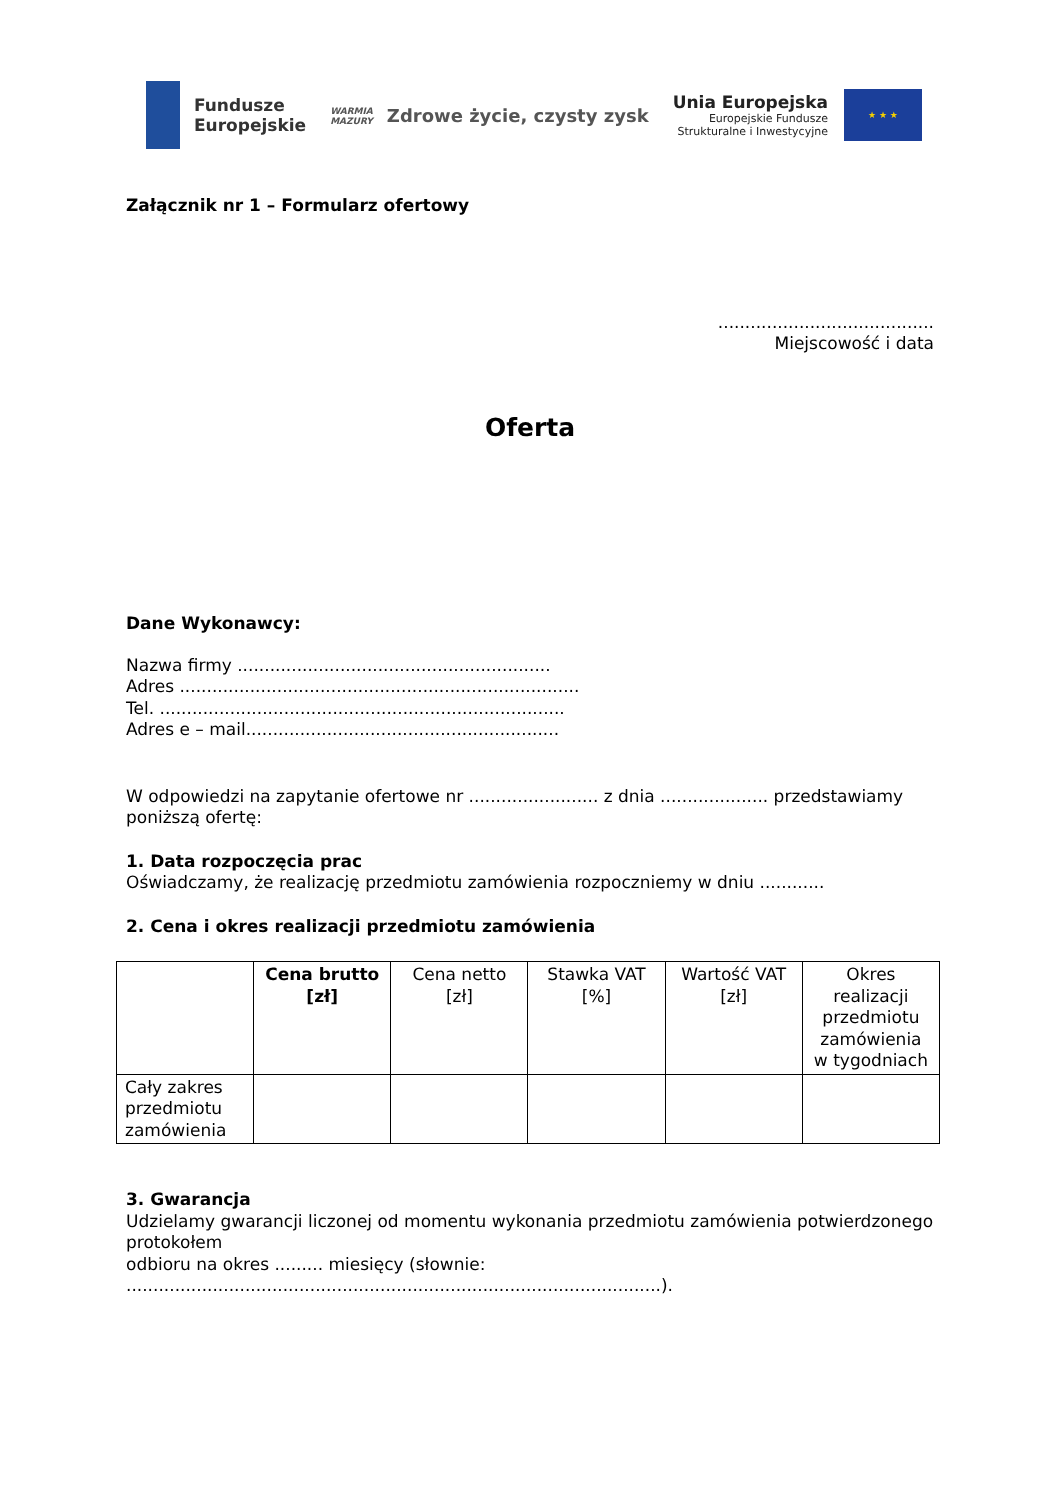Fundusze
Europejskie
WARMIA
MAZURY
Zdrowe życie, czysty zysk
Unia Europejska
Europejskie Fundusze
Strukturalne i Inwestycyjne
★ ★ ★
Załącznik nr 1 – Formularz ofertowy
........................................
Miejscowość i data
Oferta
Dane Wykonawcy:
Nazwa firmy ..........................................................
Adres ..........................................................................
Tel. ...........................................................................
Adres e – mail..........................................................
W odpowiedzi na zapytanie ofertowe nr ........................ z dnia .................... przedstawiamy poniższą ofertę:
1. Data rozpoczęcia prac
Oświadczamy, że realizację przedmiotu zamówienia rozpoczniemy w dniu ............
2. Cena i okres realizacji przedmiotu zamówienia
| | Cena brutto [zł] | Cena netto [zł] | Stawka VAT [%] | Wartość VAT [zł] | Okres realizacji przedmiotu zamówienia w tygodniach |
| --- | --- | --- | --- | --- | --- |
| Cały zakres przedmiotu zamówienia | | | | | |
3. Gwarancja
Udzielamy gwarancji liczonej od momentu wykonania przedmiotu zamówienia potwierdzonego protokołem
odbioru na okres ......... miesięcy (słownie: ...................................................................................................).